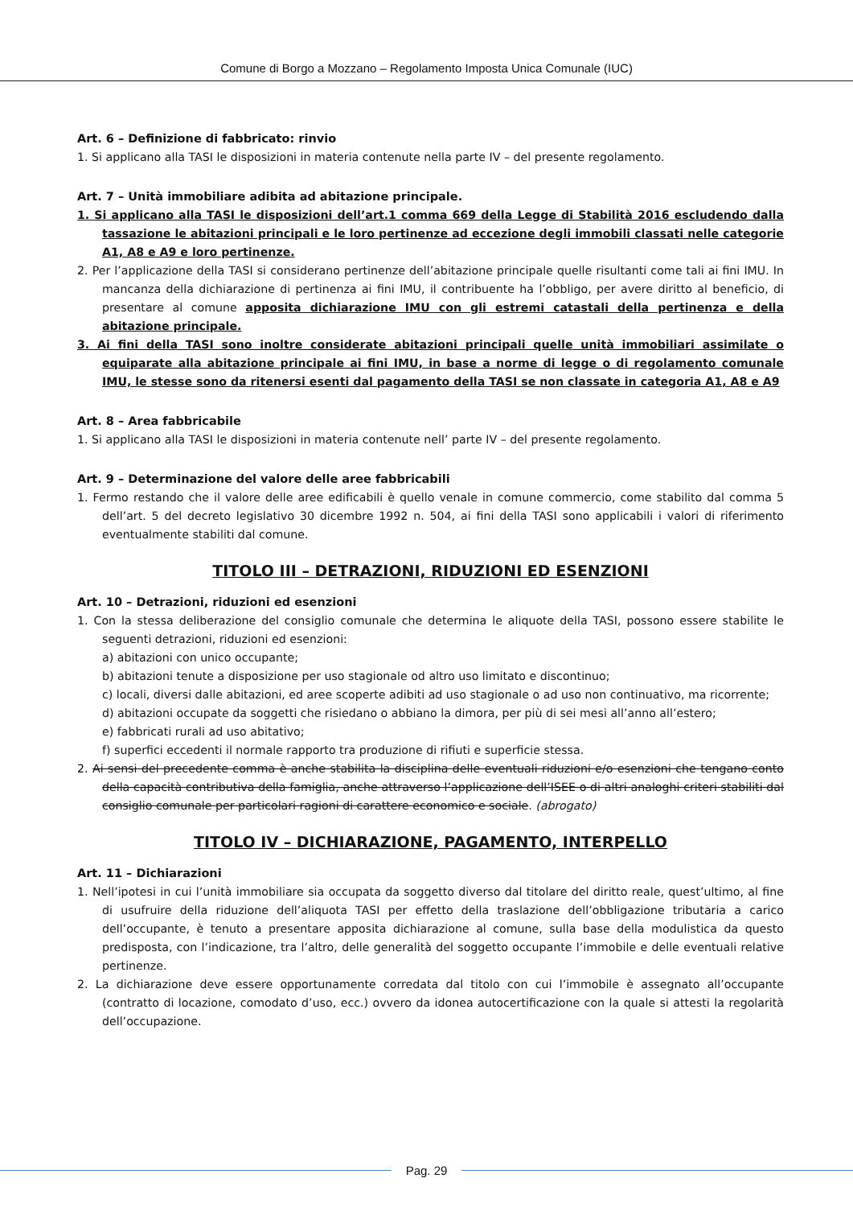Comune di Borgo a Mozzano – Regolamento Imposta Unica Comunale (IUC)
Art. 6 – Definizione di fabbricato: rinvio
1. Si applicano alla TASI le disposizioni in materia contenute nella parte IV – del presente regolamento.
Art. 7 – Unità immobiliare adibita ad abitazione principale.
1. Si applicano alla TASI le disposizioni dell’art.1 comma 669 della Legge di Stabilità 2016 escludendo dalla tassazione le abitazioni principali e le loro pertinenze ad eccezione degli immobili classati nelle categorie A1, A8 e A9 e loro pertinenze.
2. Per l’applicazione della TASI si considerano pertinenze dell’abitazione principale quelle risultanti come tali ai fini IMU. In mancanza della dichiarazione di pertinenza ai fini IMU, il contribuente ha l’obbligo, per avere diritto al beneficio, di presentare al comune apposita dichiarazione IMU con gli estremi catastali della pertinenza e della abitazione principale.
3. Ai fini della TASI sono inoltre considerate abitazioni principali quelle unità immobiliari assimilate o equiparate alla abitazione principale ai fini IMU, in base a norme di legge o di regolamento comunale IMU, le stesse sono da ritenersi esenti dal pagamento della TASI se non classate in categoria A1, A8 e A9
Art. 8 – Area fabbricabile
1. Si applicano alla TASI le disposizioni in materia contenute nell’ parte IV – del presente regolamento.
Art. 9 – Determinazione del valore delle aree fabbricabili
1. Fermo restando che il valore delle aree edificabili è quello venale in comune commercio, come stabilito dal comma 5 dell’art. 5 del decreto legislativo 30 dicembre 1992 n. 504, ai fini della TASI sono applicabili i valori di riferimento eventualmente stabiliti dal comune.
TITOLO III – DETRAZIONI, RIDUZIONI ED ESENZIONI
Art. 10 – Detrazioni, riduzioni ed esenzioni
1. Con la stessa deliberazione del consiglio comunale che determina le aliquote della TASI, possono essere stabilite le seguenti detrazioni, riduzioni ed esenzioni:
a) abitazioni con unico occupante;
b) abitazioni tenute a disposizione per uso stagionale od altro uso limitato e discontinuo;
c) locali, diversi dalle abitazioni, ed aree scoperte adibiti ad uso stagionale o ad uso non continuativo, ma ricorrente;
d) abitazioni occupate da soggetti che risiedano o abbiano la dimora, per più di sei mesi all’anno all’estero;
e) fabbricati rurali ad uso abitativo;
f) superfici eccedenti il normale rapporto tra produzione di rifiuti e superficie stessa.
2. Ai sensi del precedente comma è anche stabilita la disciplina delle eventuali riduzioni e/o esenzioni che tengano conto della capacità contributiva della famiglia, anche attraverso l’applicazione dell’ISEE o di altri analoghi criteri stabiliti dal consiglio comunale per particolari ragioni di carattere economico e sociale. (abrogato)
TITOLO IV – DICHIARAZIONE, PAGAMENTO, INTERPELLO
Art. 11 – Dichiarazioni
1. Nell’ipotesi in cui l’unità immobiliare sia occupata da soggetto diverso dal titolare del diritto reale, quest’ultimo, al fine di usufruire della riduzione dell’aliquota TASI per effetto della traslazione dell’obbligazione tributaria a carico dell’occupante, è tenuto a presentare apposita dichiarazione al comune, sulla base della modulistica da questo predisposta, con l’indicazione, tra l’altro, delle generalità del soggetto occupante l’immobile e delle eventuali relative pertinenze.
2. La dichiarazione deve essere opportunamente corredata dal titolo con cui l’immobile è assegnato all’occupante (contratto di locazione, comodato d’uso, ecc.) ovvero da idonea autocertificazione con la quale si attesti la regolarità dell’occupazione.
Pag. 29